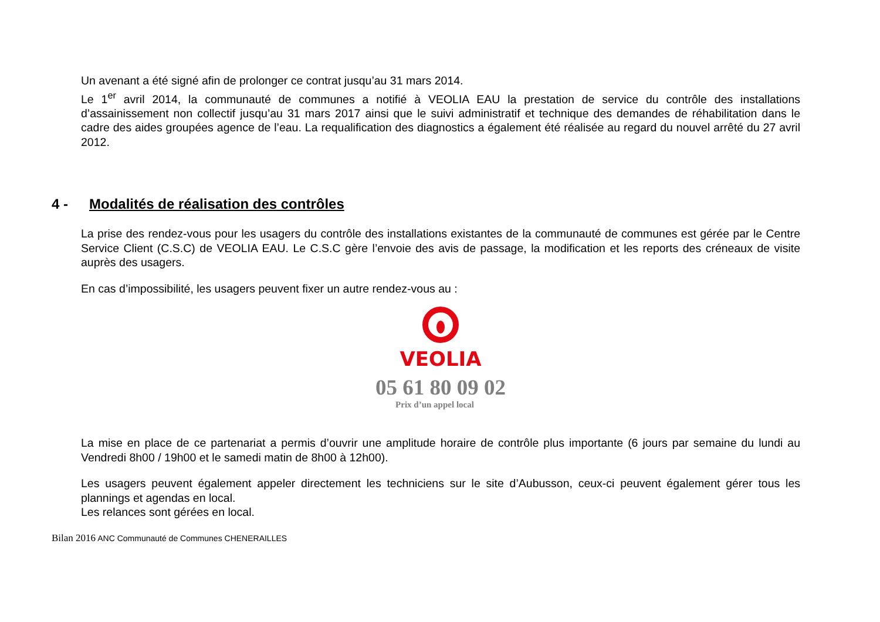Un avenant a été signé afin de prolonger ce contrat jusqu’au 31 mars 2014.
Le 1<sup>er</sup> avril 2014, la communauté de communes a notifié à VEOLIA EAU la prestation de service du contrôle des installations d’assainissement non collectif jusqu’au 31 mars 2017 ainsi que le suivi administratif et technique des demandes de réhabilitation dans le cadre des aides groupées agence de l’eau. La requalification des diagnostics a également été réalisée au regard du nouvel arrêté du 27 avril 2012.
4 - Modalités de réalisation des contrôles
La prise des rendez-vous pour les usagers du contrôle des installations existantes de la communauté de communes est gérée par le Centre Service Client (C.S.C) de VEOLIA EAU. Le C.S.C gère l’envoie des avis de passage, la modification et les reports des créneaux de visite auprès des usagers.
En cas d’impossibilité, les usagers peuvent fixer un autre rendez-vous au :
VEOLIA
05 61 80 09 02
Prix d’un appel local
La mise en place de ce partenariat a permis d’ouvrir une amplitude horaire de contrôle plus importante (6 jours par semaine du lundi au Vendredi 8h00 / 19h00 et le samedi matin de 8h00 à 12h00).
Les usagers peuvent également appeler directement les techniciens sur le site d’Aubusson, ceux-ci peuvent également gérer tous les plannings et agendas en local.
Les relances sont gérées en local.
Bilan 2016 ANC Communauté de Communes CHENERAILLES